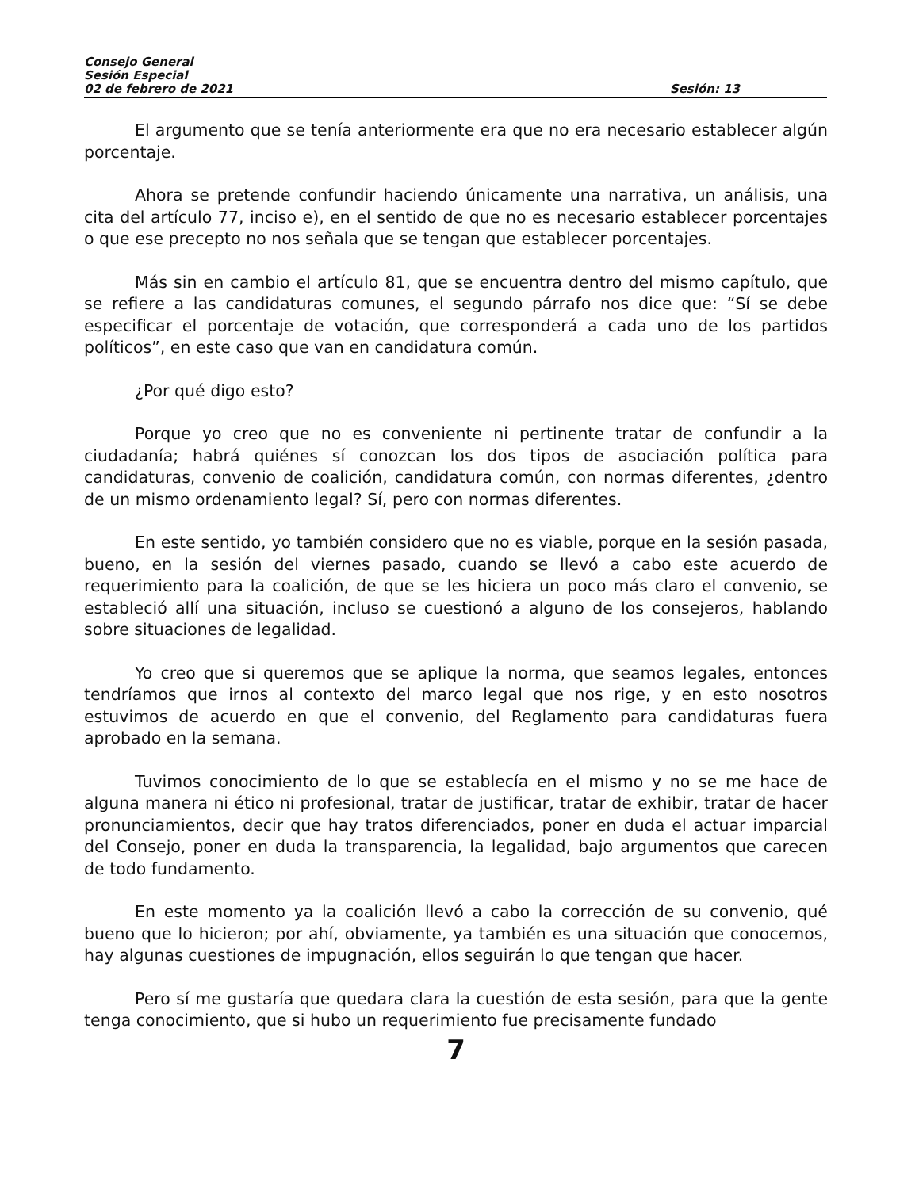Consejo General
Sesión Especial
02 de febrero de 2021 Sesión: 13
El argumento que se tenía anteriormente era que no era necesario establecer algún porcentaje.
Ahora se pretende confundir haciendo únicamente una narrativa, un análisis, una cita del artículo 77, inciso e), en el sentido de que no es necesario establecer porcentajes o que ese precepto no nos señala que se tengan que establecer porcentajes.
Más sin en cambio el artículo 81, que se encuentra dentro del mismo capítulo, que se refiere a las candidaturas comunes, el segundo párrafo nos dice que: “Sí se debe especificar el porcentaje de votación, que corresponderá a cada uno de los partidos políticos”, en este caso que van en candidatura común.
¿Por qué digo esto?
Porque yo creo que no es conveniente ni pertinente tratar de confundir a la ciudadanía; habrá quiénes sí conozcan los dos tipos de asociación política para candidaturas, convenio de coalición, candidatura común, con normas diferentes, ¿dentro de un mismo ordenamiento legal? Sí, pero con normas diferentes.
En este sentido, yo también considero que no es viable, porque en la sesión pasada, bueno, en la sesión del viernes pasado, cuando se llevó a cabo este acuerdo de requerimiento para la coalición, de que se les hiciera un poco más claro el convenio, se estableció allí una situación, incluso se cuestionó a alguno de los consejeros, hablando sobre situaciones de legalidad.
Yo creo que si queremos que se aplique la norma, que seamos legales, entonces tendríamos que irnos al contexto del marco legal que nos rige, y en esto nosotros estuvimos de acuerdo en que el convenio, del Reglamento para candidaturas fuera aprobado en la semana.
Tuvimos conocimiento de lo que se establecía en el mismo y no se me hace de alguna manera ni ético ni profesional, tratar de justificar, tratar de exhibir, tratar de hacer pronunciamientos, decir que hay tratos diferenciados, poner en duda el actuar imparcial del Consejo, poner en duda la transparencia, la legalidad, bajo argumentos que carecen de todo fundamento.
En este momento ya la coalición llevó a cabo la corrección de su convenio, qué bueno que lo hicieron; por ahí, obviamente, ya también es una situación que conocemos, hay algunas cuestiones de impugnación, ellos seguirán lo que tengan que hacer.
Pero sí me gustaría que quedara clara la cuestión de esta sesión, para que la gente tenga conocimiento, que si hubo un requerimiento fue precisamente fundado
7